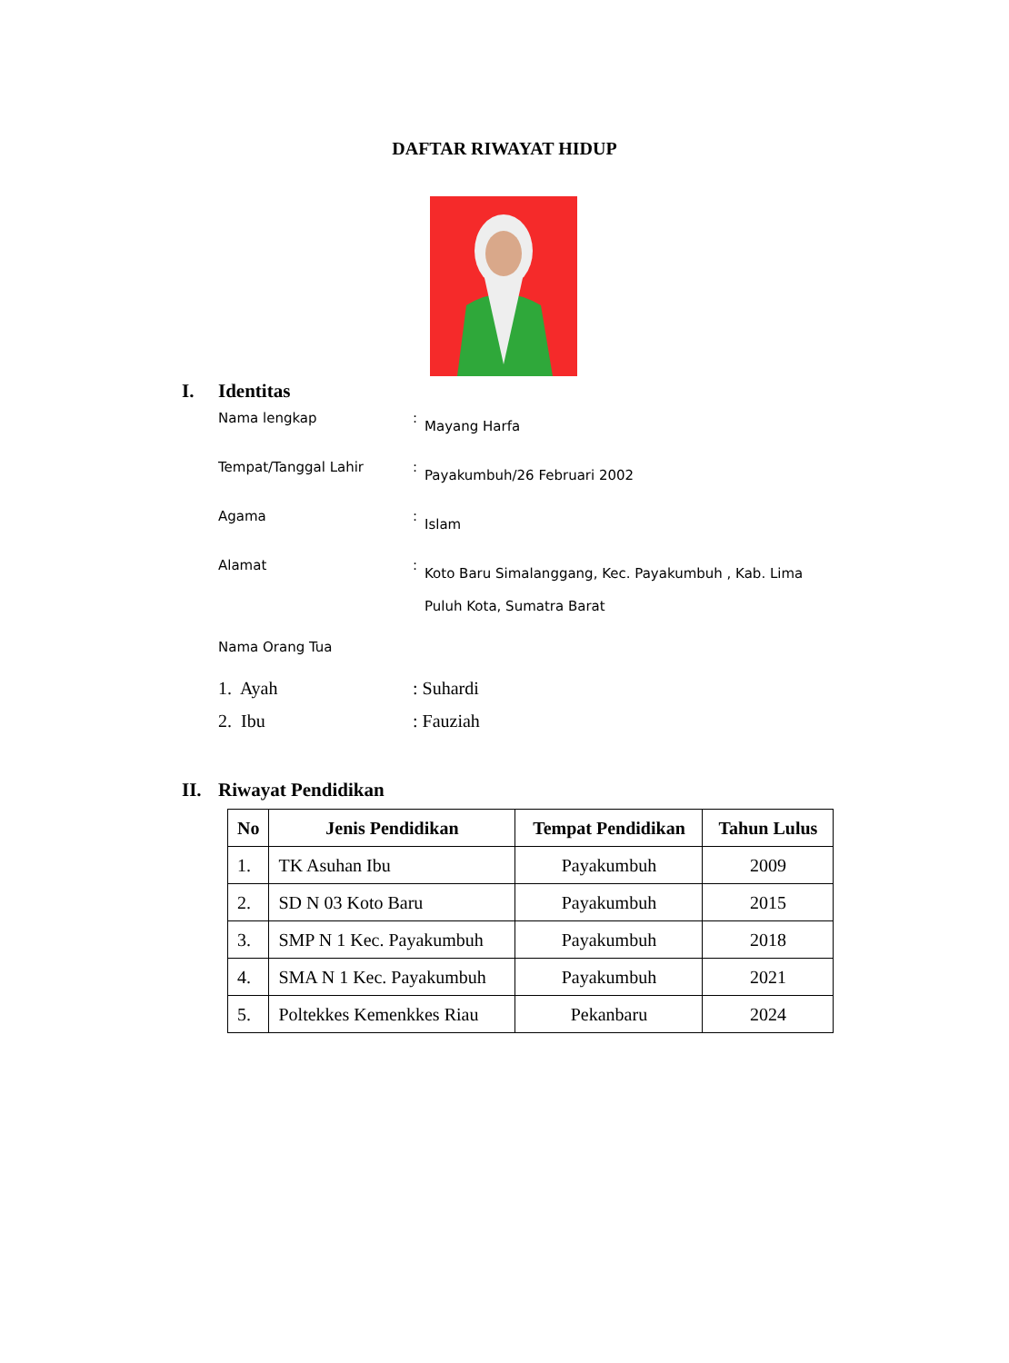DAFTAR RIWAYAT HIDUP
I. Identitas
Nama lengkap :
Mayang Harfa
Tempat/Tanggal Lahir :
Payakumbuh/26 Februari 2002
Agama :
Islam
Alamat :
Koto Baru Simalanggang, Kec. Payakumbuh , Kab. Lima Puluh Kota, Sumatra Barat
Nama Orang Tua
1. Ayah : Suhardi
2. Ibu : Fauziah
II. Riwayat Pendidikan
| No | Jenis Pendidikan | Tempat Pendidikan | Tahun Lulus |
| --- | --- | --- | --- |
| 1. | TK Asuhan Ibu | Payakumbuh | 2009 |
| 2. | SD N 03 Koto Baru | Payakumbuh | 2015 |
| 3. | SMP N 1 Kec. Payakumbuh | Payakumbuh | 2018 |
| 4. | SMA N 1 Kec. Payakumbuh | Payakumbuh | 2021 |
| 5. | Poltekkes Kemenkkes Riau | Pekanbaru | 2024 |